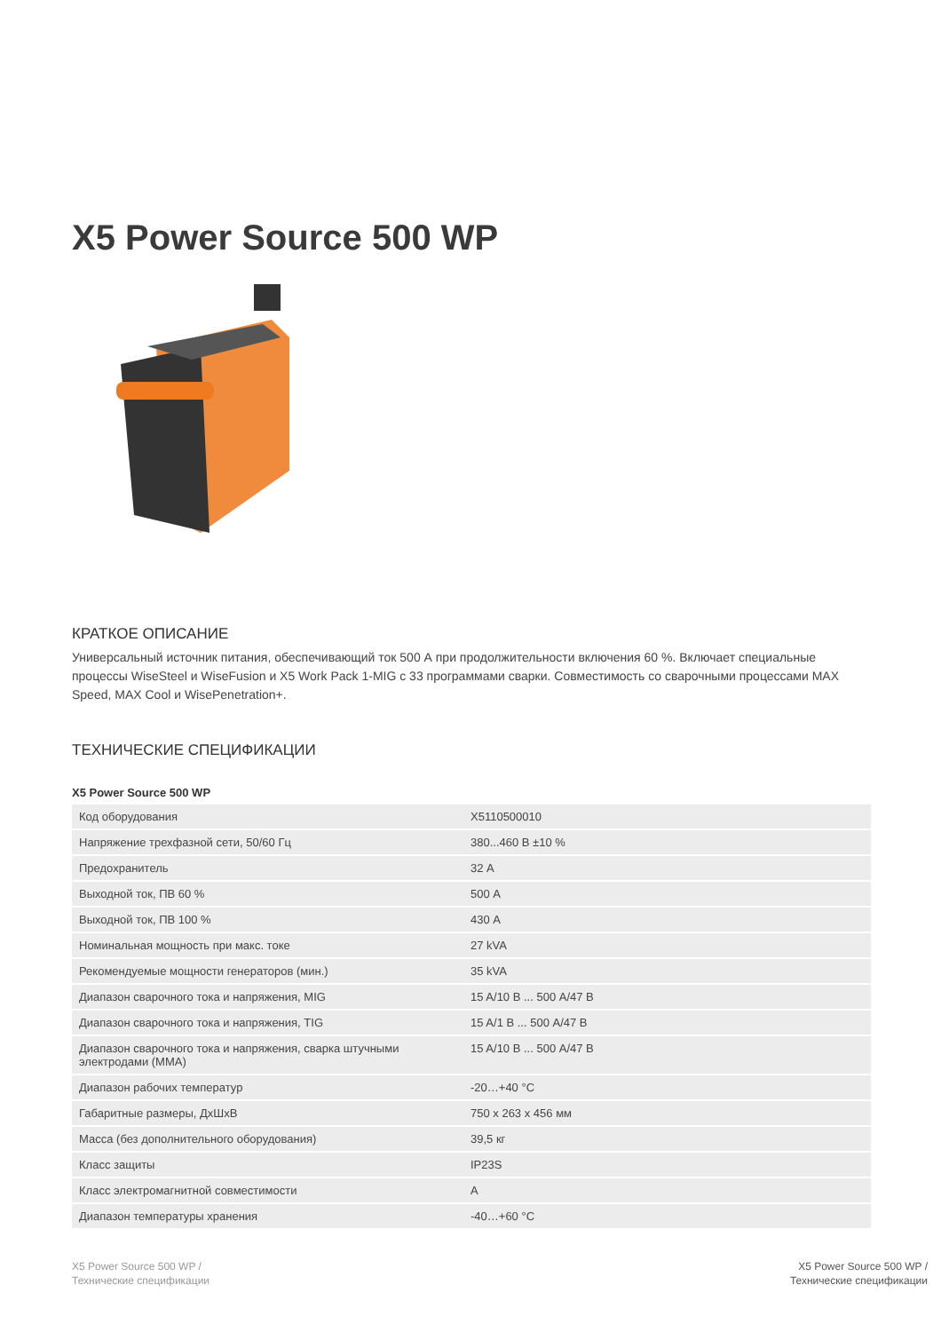X5 Power Source 500 WP
КРАТКОЕ ОПИСАНИЕ
Универсальный источник питания, обеспечивающий ток 500 А при продолжительности включения 60 %. Включает специальные процессы WiseSteel и WiseFusion и X5 Work Pack 1-MIG с 33 программами сварки. Совместимость со сварочными процессами MAX Speed, MAX Cool и WisePenetration+.
ТЕХНИЧЕСКИЕ СПЕЦИФИКАЦИИ
X5 Power Source 500 WP
| Код оборудования | X5110500010 |
| Напряжение трехфазной сети, 50/60 Гц | 380...460 В ±10 % |
| Предохранитель | 32 А |
| Выходной ток, ПВ 60 % | 500 А |
| Выходной ток, ПВ 100 % | 430 А |
| Номинальная мощность при макс. токе | 27 kVA |
| Рекомендуемые мощности генераторов (мин.) | 35 kVA |
| Диапазон сварочного тока и напряжения, MIG | 15 A/10 В ... 500 A/47 В |
| Диапазон сварочного тока и напряжения, TIG | 15 A/1 В ... 500 A/47 В |
| Диапазон сварочного тока и напряжения, сварка штучными электродами (MMA) | 15 A/10 В ... 500 A/47 В |
| Диапазон рабочих температур | -20…+40 °C |
| Габаритные размеры, ДxШxВ | 750 x 263 x 456 мм |
| Масса (без дополнительного оборудования) | 39,5 кг |
| Класс защиты | IP23S |
| Класс электромагнитной совместимости | A |
| Диапазон температуры хранения | -40…+60 °C |
X5 Power Source 500 WP /
Технические спецификации
X5 Power Source 500 WP /
Технические спецификации